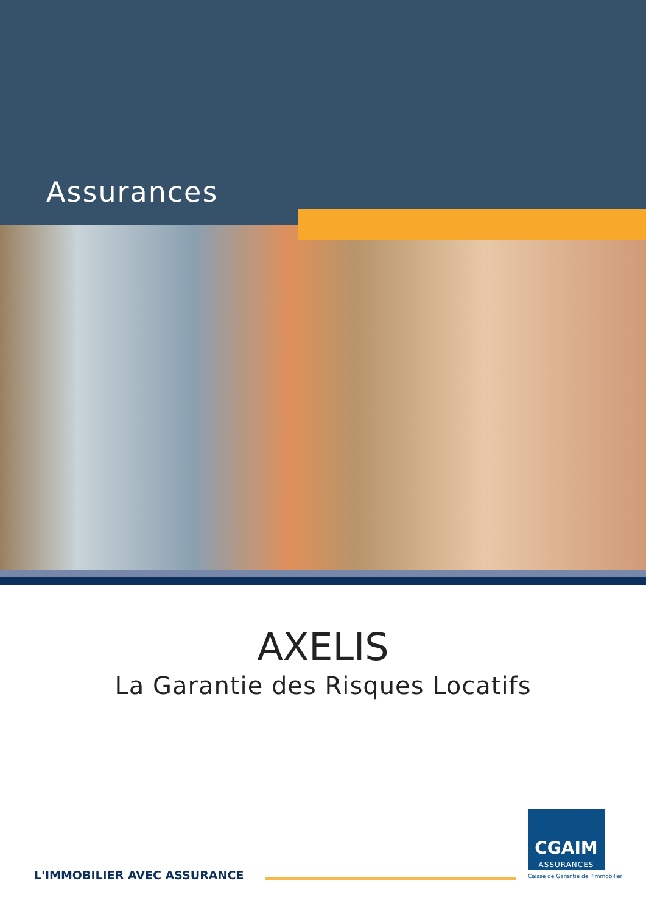Assurances
AXELIS
La Garantie des Risques Locatifs
L'IMMOBILIER AVEC ASSURANCE
CGAIM
ASSURANCES
Caisse de Garantie de l'Immobilier